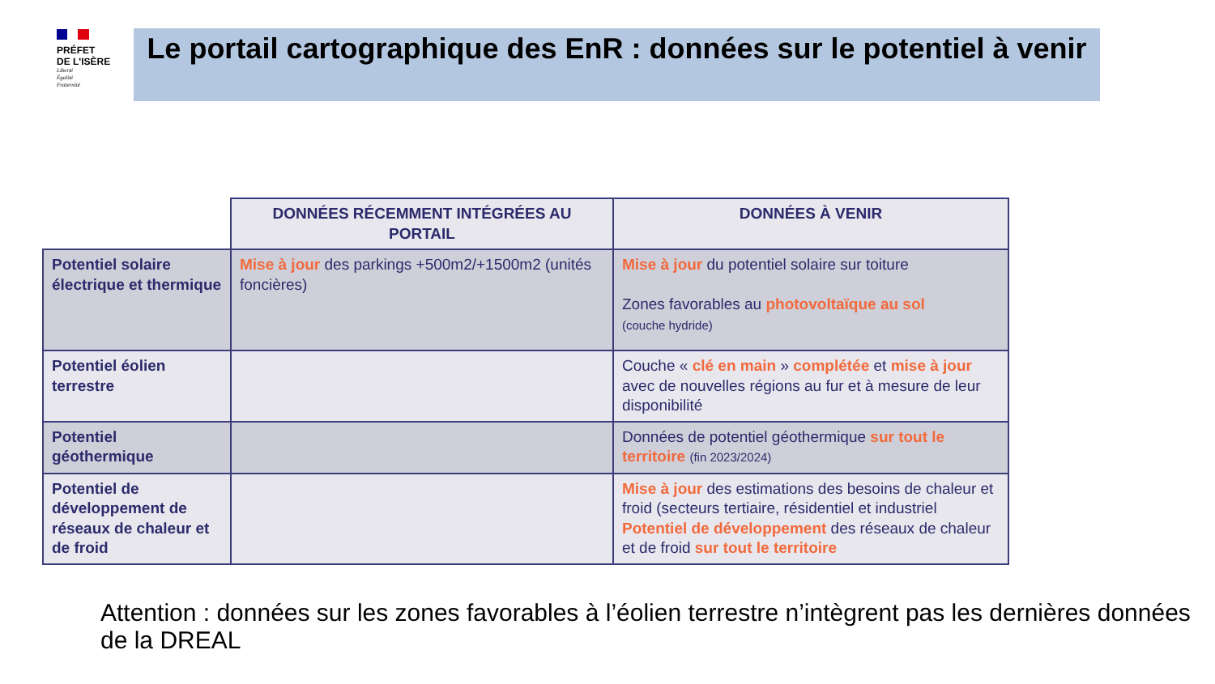PRÉFET
DE L'ISÈRE
Liberté
Égalité
Fraternité
Le portail cartographique des EnR : données sur le potentiel à venir
| | DONNÉES RÉCEMMENT INTÉGRÉES AU PORTAIL | DONNÉES À VENIR |
| --- | --- | --- |
| Potentiel solaire électrique et thermique | Mise à jour des parkings +500m2/+1500m2 (unités foncières) | Mise à jour du potentiel solaire sur toiture Zones favorables au photovoltaïque au sol (couche hydride) |
| Potentiel éolien terrestre | | Couche « clé en main » complétée et mise à jour avec de nouvelles régions au fur et à mesure de leur disponibilité |
| Potentiel géothermique | | Données de potentiel géothermique sur tout le territoire (fin 2023/2024) |
| Potentiel de développement de réseaux de chaleur et de froid | | Mise à jour des estimations des besoins de chaleur et froid (secteurs tertiaire, résidentiel et industriel Potentiel de développement des réseaux de chaleur et de froid sur tout le territoire |
Attention : données sur les zones favorables à l’éolien terrestre n’intègrent pas les dernières données de la DREAL